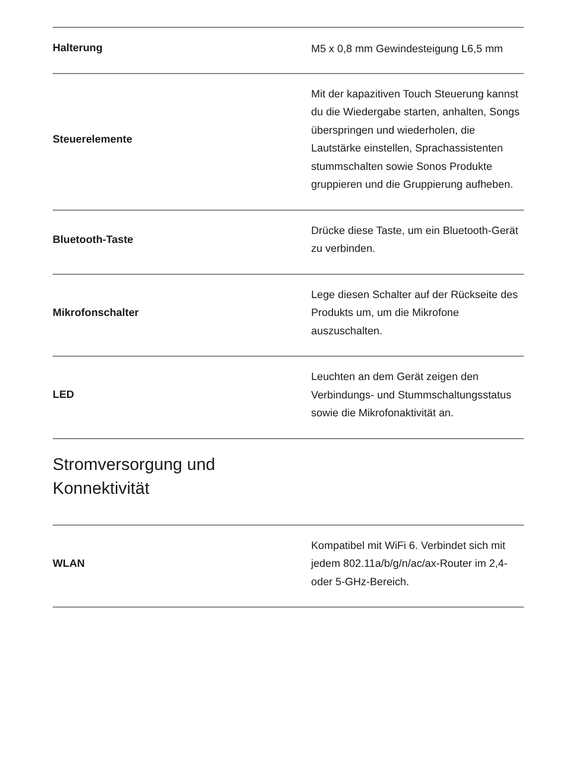| Halterung | M5 x 0,8 mm Gewindesteigung L6,5 mm |
| Steuerelemente | Mit der kapazitiven Touch Steuerung kannst du die Wiedergabe starten, anhalten, Songs überspringen und wiederholen, die Lautstärke einstellen, Sprachassistenten stummschalten sowie Sonos Produkte gruppieren und die Gruppierung aufheben. |
| Bluetooth-Taste | Drücke diese Taste, um ein Bluetooth-Gerät zu verbinden. |
| Mikrofonschalter | Lege diesen Schalter auf der Rückseite des Produkts um, um die Mikrofone auszuschalten. |
| LED | Leuchten an dem Gerät zeigen den Verbindungs- und Stummschaltungsstatus sowie die Mikrofonaktivität an. |
| Stromversorgung und Konnektivität | |
| WLAN | Kompatibel mit WiFi 6. Verbindet sich mit jedem 802.11a/b/g/n/ac/ax-Router im 2,4- oder 5-GHz-Bereich. |